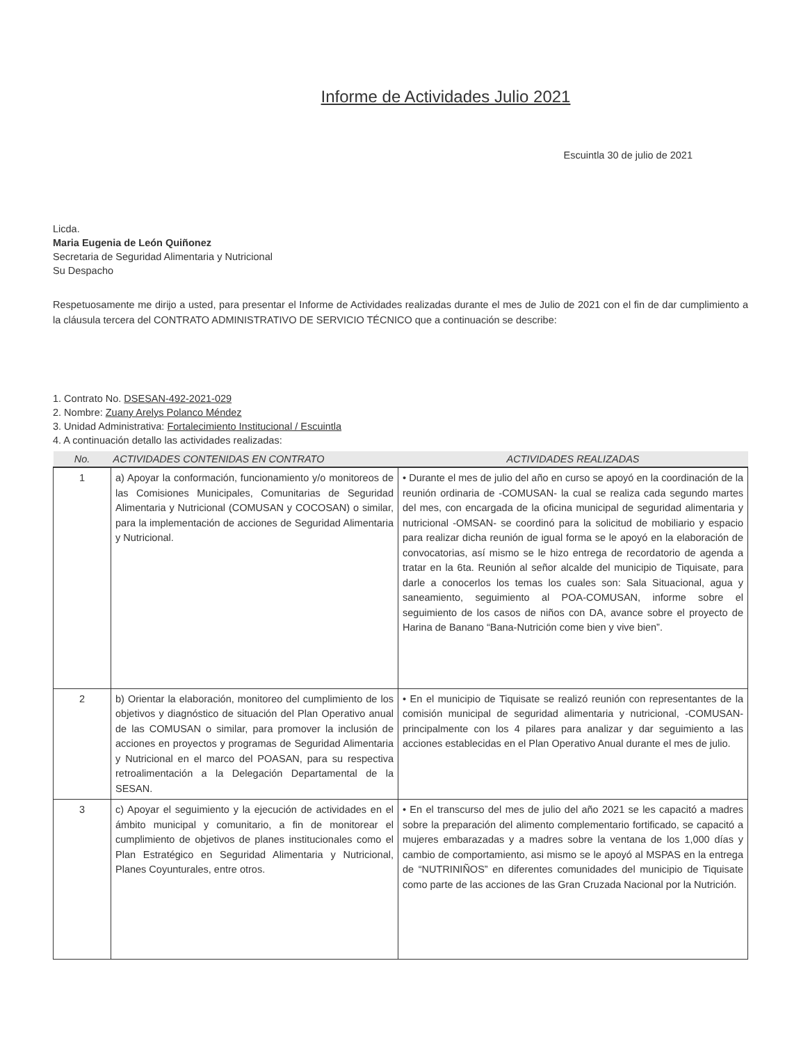Informe de Actividades Julio 2021
Escuintla 30 de julio de 2021
Licda.
Maria Eugenia de León Quiñonez
Secretaria de Seguridad Alimentaria y Nutricional
Su Despacho
Respetuosamente me dirijo a usted, para presentar el Informe de Actividades realizadas durante el mes de Julio de 2021 con el fin de dar cumplimiento a la cláusula tercera del CONTRATO ADMINISTRATIVO DE SERVICIO TÉCNICO que a continuación se describe:
1. Contrato No. DSESAN-492-2021-029
2. Nombre: Zuany Arelys Polanco Méndez
3. Unidad Administrativa: Fortalecimiento Institucional / Escuintla
4. A continuación detallo las actividades realizadas:
| No. | ACTIVIDADES CONTENIDAS EN CONTRATO | ACTIVIDADES REALIZADAS |
| --- | --- | --- |
| 1 | a) Apoyar la conformación, funcionamiento y/o monitoreos de las Comisiones Municipales, Comunitarias de Seguridad Alimentaria y Nutricional (COMUSAN y COCOSAN) o similar, para la implementación de acciones de Seguridad Alimentaria y Nutricional. | • Durante el mes de julio del año en curso se apoyó en la coordinación de la reunión ordinaria de -COMUSAN- la cual se realiza cada segundo martes del mes, con encargada de la oficina municipal de seguridad alimentaria y nutricional -OMSAN- se coordinó para la solicitud de mobiliario y espacio para realizar dicha reunión de igual forma se le apoyó en la elaboración de convocatorias, así mismo se le hizo entrega de recordatorio de agenda a tratar en la 6ta. Reunión al señor alcalde del municipio de Tiquisate, para darle a conocerlos los temas los cuales son: Sala Situacional, agua y saneamiento, seguimiento al POA-COMUSAN, informe sobre el seguimiento de los casos de niños con DA, avance sobre el proyecto de Harina de Banano “Bana-Nutrición come bien y vive bien”. |
| 2 | b) Orientar la elaboración, monitoreo del cumplimiento de los objetivos y diagnóstico de situación del Plan Operativo anual de las COMUSAN o similar, para promover la inclusión de acciones en proyectos y programas de Seguridad Alimentaria y Nutricional en el marco del POASAN, para su respectiva retroalimentación a la Delegación Departamental de la SESAN. | • En el municipio de Tiquisate se realizó reunión con representantes de la comisión municipal de seguridad alimentaria y nutricional, -COMUSAN- principalmente con los 4 pilares para analizar y dar seguimiento a las acciones establecidas en el Plan Operativo Anual durante el mes de julio. |
| 3 | c) Apoyar el seguimiento y la ejecución de actividades en el ámbito municipal y comunitario, a fin de monitorear el cumplimiento de objetivos de planes institucionales como el Plan Estratégico en Seguridad Alimentaria y Nutricional, Planes Coyunturales, entre otros. | • En el transcurso del mes de julio del año 2021 se les capacitó a madres sobre la preparación del alimento complementario fortificado, se capacitó a mujeres embarazadas y a madres sobre la ventana de los 1,000 días y cambio de comportamiento, asi mismo se le apoyó al MSPAS en la entrega de “NUTRINIÑOS” en diferentes comunidades del municipio de Tiquisate como parte de las acciones de las Gran Cruzada Nacional por la Nutrición. |